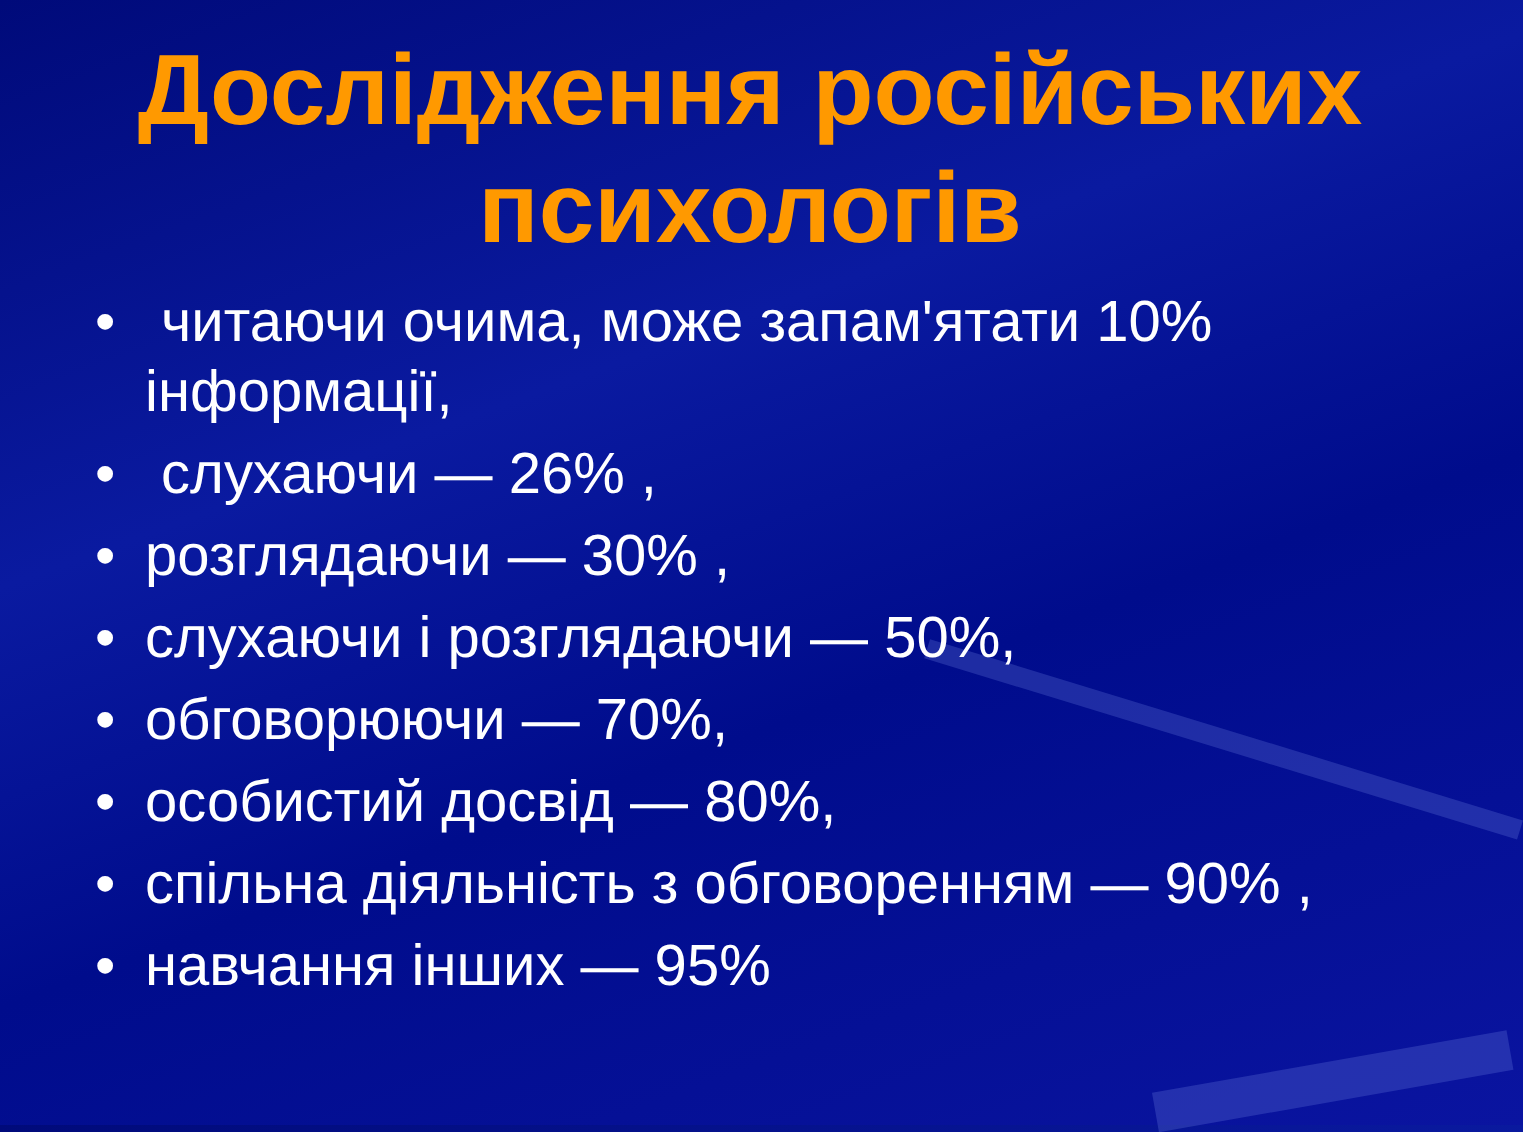Дослідження російських психологів
• читаючи очима, може запам'ятати 10% інформації,
• слухаючи — 26% ,
• розглядаючи — 30% ,
• слухаючи і розглядаючи — 50%,
• обговорюючи — 70%,
• особистий досвід — 80%,
• спільна діяльність з обговоренням — 90% ,
• навчання інших — 95%